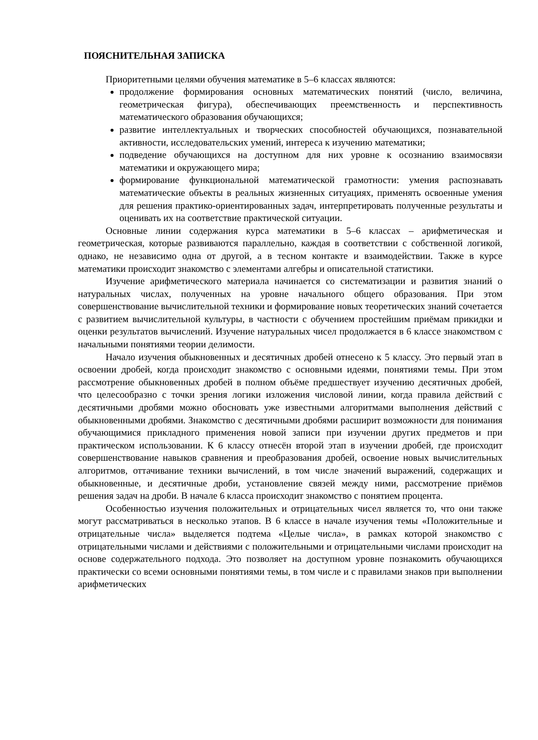ПОЯСНИТЕЛЬНАЯ ЗАПИСКА
Приоритетными целями обучения математике в 5–6 классах являются:
продолжение формирования основных математических понятий (число, величина, геометрическая фигура), обеспечивающих преемственность и перспективность математического образования обучающихся;
развитие интеллектуальных и творческих способностей обучающихся, познавательной активности, исследовательских умений, интереса к изучению математики;
подведение обучающихся на доступном для них уровне к осознанию взаимосвязи математики и окружающего мира;
формирование функциональной математической грамотности: умения распознавать математические объекты в реальных жизненных ситуациях, применять освоенные умения для решения практико-ориентированных задач, интерпретировать полученные результаты и оценивать их на соответствие практической ситуации.
Основные линии содержания курса математики в 5–6 классах – арифметическая и геометрическая, которые развиваются параллельно, каждая в соответствии с собственной логикой, однако, не независимо одна от другой, а в тесном контакте и взаимодействии. Также в курсе математики происходит знакомство с элементами алгебры и описательной статистики.
Изучение арифметического материала начинается со систематизации и развития знаний о натуральных числах, полученных на уровне начального общего образования. При этом совершенствование вычислительной техники и формирование новых теоретических знаний сочетается с развитием вычислительной культуры, в частности с обучением простейшим приёмам прикидки и оценки результатов вычислений. Изучение натуральных чисел продолжается в 6 классе знакомством с начальными понятиями теории делимости.
Начало изучения обыкновенных и десятичных дробей отнесено к 5 классу. Это первый этап в освоении дробей, когда происходит знакомство с основными идеями, понятиями темы. При этом рассмотрение обыкновенных дробей в полном объёме предшествует изучению десятичных дробей, что целесообразно с точки зрения логики изложения числовой линии, когда правила действий с десятичными дробями можно обосновать уже известными алгоритмами выполнения действий с обыкновенными дробями. Знакомство с десятичными дробями расширит возможности для понимания обучающимися прикладного применения новой записи при изучении других предметов и при практическом использовании. К 6 классу отнесён второй этап в изучении дробей, где происходит совершенствование навыков сравнения и преобразования дробей, освоение новых вычислительных алгоритмов, оттачивание техники вычислений, в том числе значений выражений, содержащих и обыкновенные, и десятичные дроби, установление связей между ними, рассмотрение приёмов решения задач на дроби. В начале 6 класса происходит знакомство с понятием процента.
Особенностью изучения положительных и отрицательных чисел является то, что они также могут рассматриваться в несколько этапов. В 6 классе в начале изучения темы «Положительные и отрицательные числа» выделяется подтема «Целые числа», в рамках которой знакомство с отрицательными числами и действиями с положительными и отрицательными числами происходит на основе содержательного подхода. Это позволяет на доступном уровне познакомить обучающихся практически со всеми основными понятиями темы, в том числе и с правилами знаков при выполнении арифметических